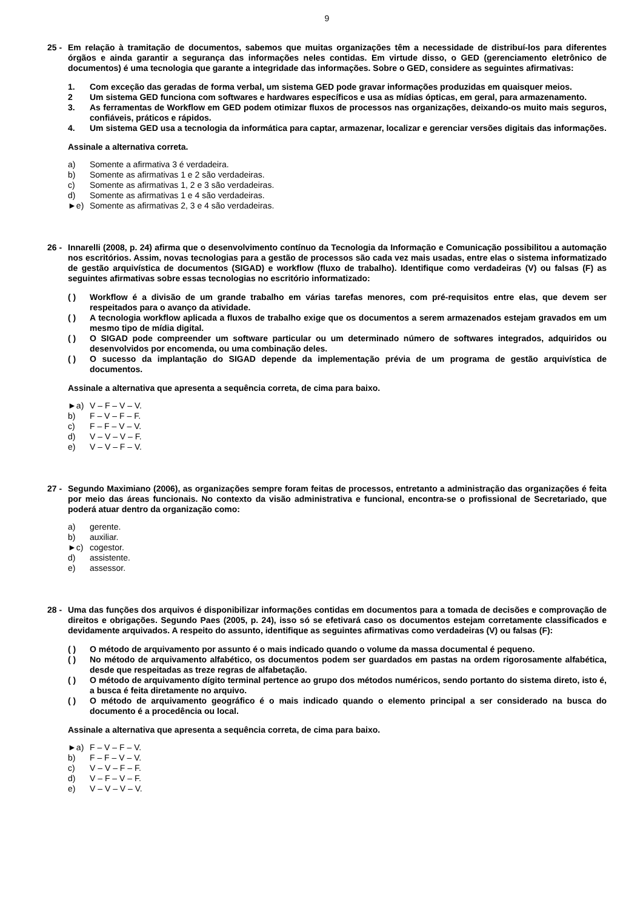9
25 -
Em relação à tramitação de documentos, sabemos que muitas organizações têm a necessidade de distribuí-los para diferentes órgãos e ainda garantir a segurança das informações neles contidas. Em virtude disso, o GED (gerenciamento eletrônico de documentos) é uma tecnologia que garante a integridade das informações. Sobre o GED, considere as seguintes afirmativas:
1. Com exceção das geradas de forma verbal, um sistema GED pode gravar informações produzidas em quaisquer meios.
2 Um sistema GED funciona com softwares e hardwares específicos e usa as mídias ópticas, em geral, para armazenamento.
3. As ferramentas de Workflow em GED podem otimizar fluxos de processos nas organizações, deixando-os muito mais seguros, confiáveis, práticos e rápidos.
4. Um sistema GED usa a tecnologia da informática para captar, armazenar, localizar e gerenciar versões digitais das informações.
Assinale a alternativa correta.
a) Somente a afirmativa 3 é verdadeira.
b) Somente as afirmativas 1 e 2 são verdadeiras.
c) Somente as afirmativas 1, 2 e 3 são verdadeiras.
d) Somente as afirmativas 1 e 4 são verdadeiras.
►e) Somente as afirmativas 2, 3 e 4 são verdadeiras.
26 -
Innarelli (2008, p. 24) afirma que o desenvolvimento contínuo da Tecnologia da Informação e Comunicação possibilitou a automação nos escritórios. Assim, novas tecnologias para a gestão de processos são cada vez mais usadas, entre elas o sistema informatizado de gestão arquivística de documentos (SIGAD) e workflow (fluxo de trabalho). Identifique como verdadeiras (V) ou falsas (F) as seguintes afirmativas sobre essas tecnologias no escritório informatizado:
( ) Workflow é a divisão de um grande trabalho em várias tarefas menores, com pré-requisitos entre elas, que devem ser respeitados para o avanço da atividade.
( ) A tecnologia workflow aplicada a fluxos de trabalho exige que os documentos a serem armazenados estejam gravados em um mesmo tipo de mídia digital.
( ) O SIGAD pode compreender um software particular ou um determinado número de softwares integrados, adquiridos ou desenvolvidos por encomenda, ou uma combinação deles.
( ) O sucesso da implantação do SIGAD depende da implementação prévia de um programa de gestão arquivística de documentos.
Assinale a alternativa que apresenta a sequência correta, de cima para baixo.
►a) V – F – V – V.
b) F – V – F – F.
c) F – F – V – V.
d) V – V – V – F.
e) V – V – F – V.
27 -
Segundo Maximiano (2006), as organizações sempre foram feitas de processos, entretanto a administração das organizações é feita por meio das áreas funcionais. No contexto da visão administrativa e funcional, encontra-se o profissional de Secretariado, que poderá atuar dentro da organização como:
a) gerente.
b) auxiliar.
►c) cogestor.
d) assistente.
e) assessor.
28 -
Uma das funções dos arquivos é disponibilizar informações contidas em documentos para a tomada de decisões e comprovação de direitos e obrigações. Segundo Paes (2005, p. 24), isso só se efetivará caso os documentos estejam corretamente classificados e devidamente arquivados. A respeito do assunto, identifique as seguintes afirmativas como verdadeiras (V) ou falsas (F):
( ) O método de arquivamento por assunto é o mais indicado quando o volume da massa documental é pequeno.
( ) No método de arquivamento alfabético, os documentos podem ser guardados em pastas na ordem rigorosamente alfabética, desde que respeitadas as treze regras de alfabetação.
( ) O método de arquivamento dígito terminal pertence ao grupo dos métodos numéricos, sendo portanto do sistema direto, isto é, a busca é feita diretamente no arquivo.
( ) O método de arquivamento geográfico é o mais indicado quando o elemento principal a ser considerado na busca do documento é a procedência ou local.
Assinale a alternativa que apresenta a sequência correta, de cima para baixo.
►a) F – V – F – V.
b) F – F – V – V.
c) V – V – F – F.
d) V – F – V – F.
e) V – V – V – V.